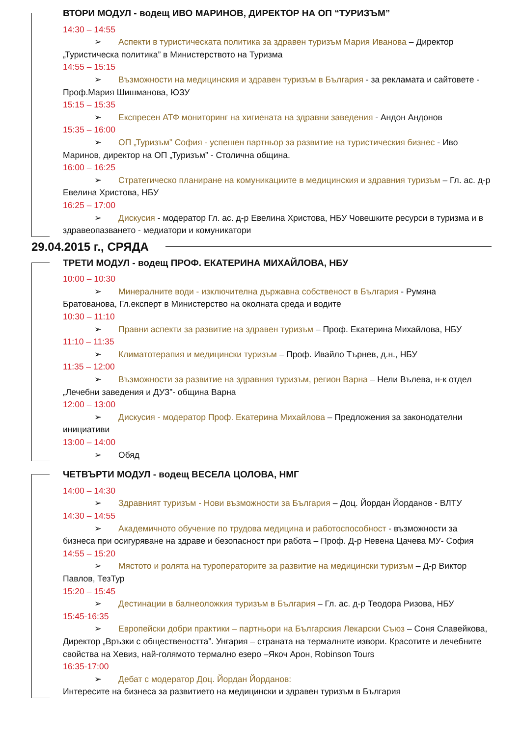ВТОРИ МОДУЛ - водещ ИВО МАРИНОВ, ДИРЕКТОР НА ОП “ТУРИЗЪМ”
14:30 – 14:55
➢ Аспекти в туристическата политика за здравен туризъм Мария Иванова – Директор „Туристическа политика” в Министерството на Туризма
14:55 – 15:15
➢ Възможности на медицинския и здравен туризъм в България - за рекламата и сайтовете - Проф.Мария Шишманова, ЮЗУ
15:15 – 15:35
➢ Експресен АТФ мониторинг на хигиената на здравни заведения - Андон Андонов
15:35 – 16:00
➢ ОП „Туризъм” София - успешен партньор за развитие на туристическия бизнес - Иво Маринов, директор на ОП „Туризъм” - Столична община.
16:00 – 16:25
➢ Стратегическо планиране на комуникациите в медицинския и здравния туризъм – Гл. ас. д-р Евелина Христова, НБУ
16:25 – 17:00
➢ Дискусия - модератор Гл. ас. д-р Евелина Христова, НБУ Човешките ресурси в туризма и в здравеопазването - медиатори и комуникатори
29.04.2015 г., СРЯДА
ТРЕТИ МОДУЛ - водещ ПРОФ. ЕКАТЕРИНА МИХАЙЛОВА, НБУ
10:00 – 10:30
➢ Минералните води - изключителна държавна собственост в България - Румяна Братованова, Гл.експерт в Министерство на околната среда и водите
10:30 – 11:10
➢ Правни аспекти за развитие на здравен туризъм – Проф. Екатерина Михайлова, НБУ
11:10 – 11:35
➢ Климатотерапия и медицински туризъм – Проф. Ивайло Търнев, д.н., НБУ
11:35 – 12:00
➢ Възможности за развитие на здравния туризъм, регион Варна – Нели Вълева, н-к отдел „Лечебни заведения и ДУЗ”- община Варна
12:00 – 13:00
➢ Дискусия - модератор Проф. Екатерина Михайлова – Предложения за законодателни инициативи
13:00 – 14:00
➢ Обяд
ЧЕТВЪРТИ МОДУЛ - водещ ВЕСЕЛА ЦОЛОВА, НМГ
14:00 – 14:30
➢ Здравният туризъм - Нови възможности за България – Доц. Йордан Йорданов - ВЛТУ
14:30 – 14:55
➢ Академичното обучение по трудова медицина и работоспособност - възможности за бизнеса при осигуряване на здраве и безопасност при работа – Проф. Д-р Невена Цачева МУ- София
14:55 – 15:20
➢ Мястото и ролята на туроператорите за развитие на медицински туризъм – Д-р Виктор Павлов, ТезТур
15:20 – 15:45
➢ Дестинации в балнеоложкия туризъм в България – Гл. ас. д-р Теодора Ризова, НБУ
15:45-16:35
➢ Европейски добри практики – партньори на Българския Лекарски Съюз – Соня Славейкова, Директор „Връзки с обществеността”. Унгария – страната на термалните извори. Красотите и лечебните свойства на Хевиз, най-голямото термално езеро –Якоч Арон, Robinson Tours
16:35-17:00
➢ Дебат с модератор Доц. Йордан Йорданов:
Интересите на бизнеса за развитието на медицински и здравен туризъм в България